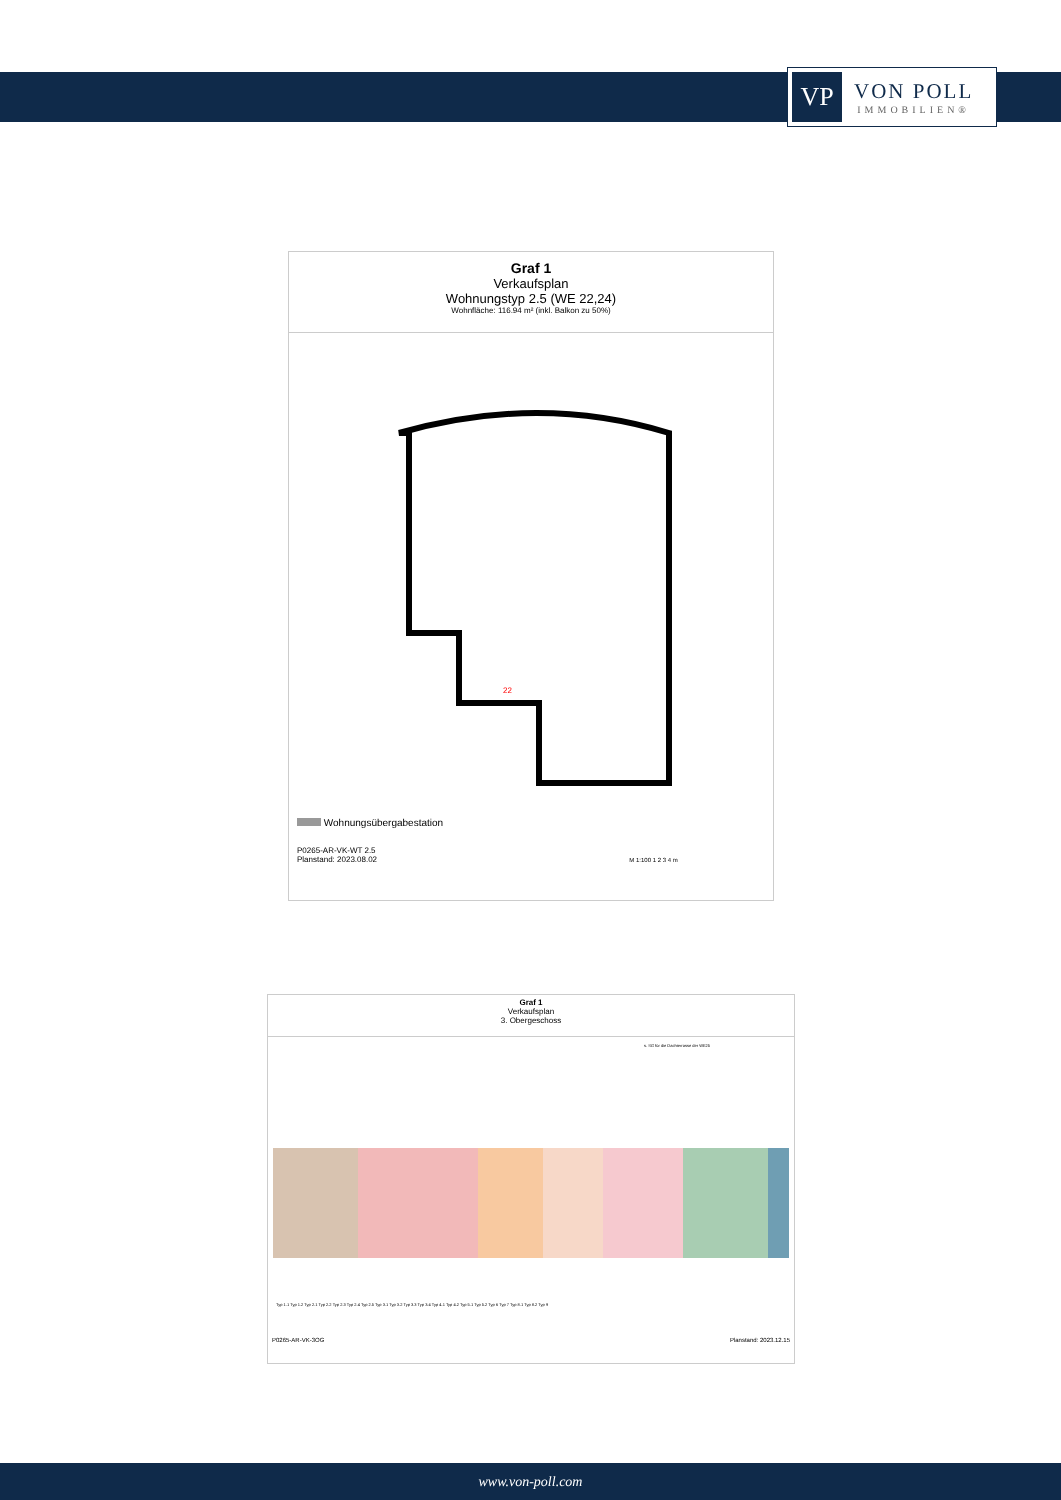VP
VON POLL
IMMOBILIEN®
Graf 1
Verkaufsplan
Wohnungstyp 2.5 (WE 22,24)
Wohnfläche: 116.94 m² (inkl. Balkon zu 50%)
22
Wohnungsübergabestation
P0265-AR-VK-WT 2.5
Planstand: 2023.08.02 M 1:100 1 2 3 4 m
Graf 1
Verkaufsplan
3. Obergeschoss
s. SG für die Dachterrasse der WE25
Typ 1.1 Typ 1.2 Typ 2.1 Typ 2.2 Typ 2.3 Typ 2.4 Typ 2.5 Typ 3.1 Typ 3.2 Typ 3.3 Typ 3.4 Typ 4.1 Typ 4.2 Typ 5.1 Typ 5.2 Typ 6 Typ 7 Typ 8.1 Typ 8.2 Typ 9
P0265-AR-VK-3OG Planstand: 2023.12.15
www.von-poll.com